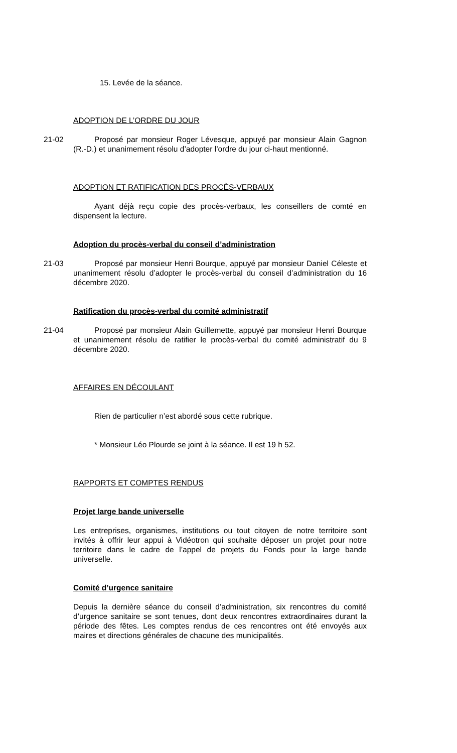15. Levée de la séance.
ADOPTION DE L’ORDRE DU JOUR
21-02 Proposé par monsieur Roger Lévesque, appuyé par monsieur Alain Gagnon (R.-D.) et unanimement résolu d’adopter l’ordre du jour ci-haut mentionné.
ADOPTION ET RATIFICATION DES PROCÈS-VERBAUX
Ayant déjà reçu copie des procès-verbaux, les conseillers de comté en dispensent la lecture.
Adoption du procès-verbal du conseil d’administration
21-03 Proposé par monsieur Henri Bourque, appuyé par monsieur Daniel Céleste et unanimement résolu d’adopter le procès-verbal du conseil d’administration du 16 décembre 2020.
Ratification du procès-verbal du comité administratif
21-04 Proposé par monsieur Alain Guillemette, appuyé par monsieur Henri Bourque et unanimement résolu de ratifier le procès-verbal du comité administratif du 9 décembre 2020.
AFFAIRES EN DÉCOULANT
Rien de particulier n’est abordé sous cette rubrique.
* Monsieur Léo Plourde se joint à la séance. Il est 19 h 52.
RAPPORTS ET COMPTES RENDUS
Projet large bande universelle
Les entreprises, organismes, institutions ou tout citoyen de notre territoire sont invités à offrir leur appui à Vidéotron qui souhaite déposer un projet pour notre territoire dans le cadre de l’appel de projets du Fonds pour la large bande universelle.
Comité d’urgence sanitaire
Depuis la dernière séance du conseil d’administration, six rencontres du comité d’urgence sanitaire se sont tenues, dont deux rencontres extraordinaires durant la période des fêtes. Les comptes rendus de ces rencontres ont été envoyés aux maires et directions générales de chacune des municipalités.